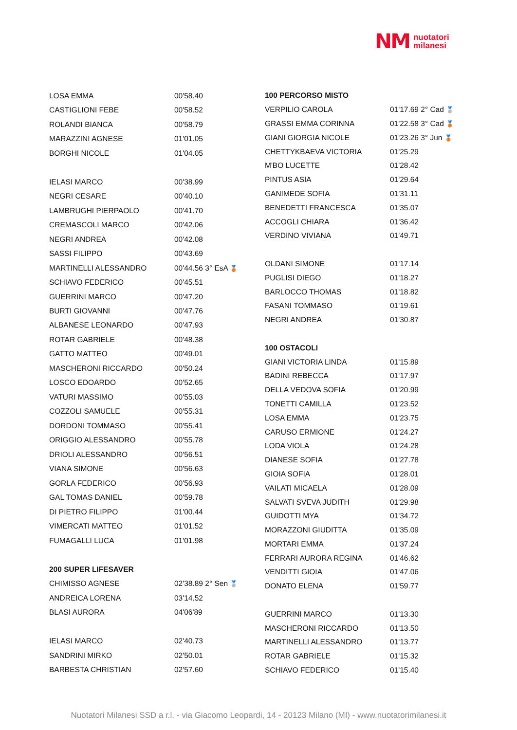NM nuotatori
milanesi
| LOSA EMMA | 00'58.40 |
| CASTIGLIONI FEBE | 00'58.52 |
| ROLANDI BIANCA | 00'58.79 |
| MARAZZINI AGNESE | 01'01.05 |
| BORGHI NICOLE | 01'04.05 |
| IELASI MARCO | 00'38.99 |
| NEGRI CESARE | 00'40.10 |
| LAMBRUGHI PIERPAOLO | 00'41.70 |
| CREMASCOLI MARCO | 00'42.06 |
| NEGRI ANDREA | 00'42.08 |
| SASSI FILIPPO | 00'43.69 |
| MARTINELLI ALESSANDRO | 00'44.56 3° EsA 🥉 |
| SCHIAVO FEDERICO | 00'45.51 |
| GUERRINI MARCO | 00'47.20 |
| BURTI GIOVANNI | 00'47.76 |
| ALBANESE LEONARDO | 00'47.93 |
| ROTAR GABRIELE | 00'48.38 |
| GATTO MATTEO | 00'49.01 |
| MASCHERONI RICCARDO | 00'50.24 |
| LOSCO EDOARDO | 00'52.65 |
| VATURI MASSIMO | 00'55.03 |
| COZZOLI SAMUELE | 00'55.31 |
| DORDONI TOMMASO | 00'55.41 |
| ORIGGIO ALESSANDRO | 00'55.78 |
| DRIOLI ALESSANDRO | 00'56.51 |
| VIANA SIMONE | 00'56.63 |
| GORLA FEDERICO | 00'56.93 |
| GAL TOMAS DANIEL | 00'59.78 |
| DI PIETRO FILIPPO | 01'00.44 |
| VIMERCATI MATTEO | 01'01.52 |
| FUMAGALLI LUCA | 01'01.98 |
| 200 SUPER LIFESAVER | |
| CHIMISSO AGNESE | 02'38.89 2° Sen 🥈 |
| ANDREICA LORENA | 03'14.52 |
| BLASI AURORA | 04'06'89 |
| IELASI MARCO | 02'40.73 |
| SANDRINI MIRKO | 02'50.01 |
| BARBESTA CHRISTIAN | 02'57.60 |
| 100 PERCORSO MISTO | |
| VERPILIO CAROLA | 01'17.69 2° Cad 🥈 |
| GRASSI EMMA CORINNA | 01'22.58 3° Cad 🥉 |
| GIANI GIORGIA NICOLE | 01'23.26 3° Jun 🥉 |
| CHETTYKBAEVA VICTORIA | 01'25.29 |
| M'BO LUCETTE | 01'28.42 |
| PINTUS ASIA | 01'29.64 |
| GANIMEDE SOFIA | 01'31.11 |
| BENEDETTI FRANCESCA | 01'35.07 |
| ACCOGLI CHIARA | 01'36.42 |
| VERDINO VIVIANA | 01'49.71 |
| OLDANI SIMONE | 01'17.14 |
| PUGLISI DIEGO | 01'18.27 |
| BARLOCCO THOMAS | 01'18.82 |
| FASANI TOMMASO | 01'19.61 |
| NEGRI ANDREA | 01'30.87 |
| 100 OSTACOLI | |
| GIANI VICTORIA LINDA | 01'15.89 |
| BADINI REBECCA | 01'17.97 |
| DELLA VEDOVA SOFIA | 01'20.99 |
| TONETTI CAMILLA | 01'23.52 |
| LOSA EMMA | 01'23.75 |
| CARUSO ERMIONE | 01'24.27 |
| LODA VIOLA | 01'24.28 |
| DIANESE SOFIA | 01'27.78 |
| GIOIA SOFIA | 01'28.01 |
| VAILATI MICAELA | 01'28.09 |
| SALVATI SVEVA JUDITH | 01'29.98 |
| GUIDOTTI MYA | 01'34.72 |
| MORAZZONI GIUDITTA | 01'35.09 |
| MORTARI EMMA | 01'37.24 |
| FERRARI AURORA REGINA | 01'46.62 |
| VENDITTI GIOIA | 01'47.06 |
| DONATO ELENA | 01'59.77 |
| GUERRINI MARCO | 01'13.30 |
| MASCHERONI RICCARDO | 01'13.50 |
| MARTINELLI ALESSANDRO | 01'13.77 |
| ROTAR GABRIELE | 01'15.32 |
| SCHIAVO FEDERICO | 01'15.40 |
Nuotatori Milanesi SSD a r.l. - via Giacomo Leopardi, 14 - 20123 Milano (MI) - www.nuotatorimilanesi.it